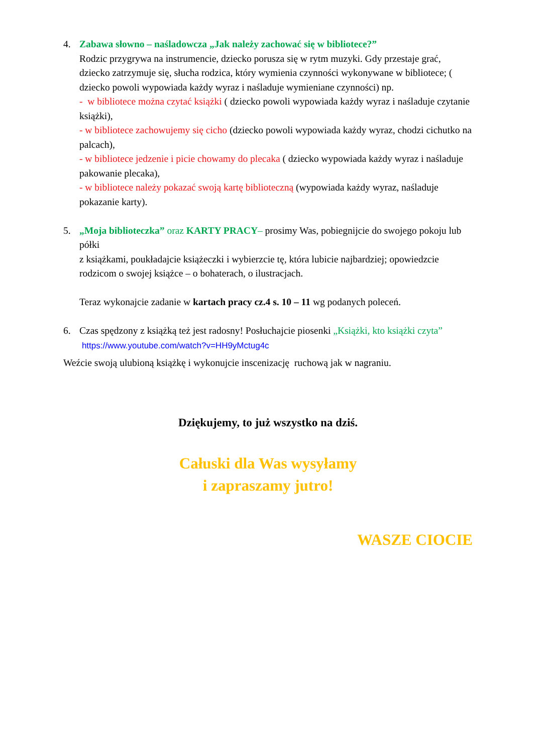4. Zabawa słowno – naśladowcza „Jak należy zachować się w bibliotece?”
Rodzic przygrywa na instrumencie, dziecko porusza się w rytm muzyki. Gdy przestaje grać, dziecko zatrzymuje się, słucha rodzica, który wymienia czynności wykonywane w bibliotece; ( dziecko powoli wypowiada każdy wyraz i naśladuje wymieniane czynności) np.
- w bibliotece można czytać książki ( dziecko powoli wypowiada każdy wyraz i naśladuje czytanie książki),
- w bibliotece zachowujemy się cicho (dziecko powoli wypowiada każdy wyraz, chodzi cichutko na palcach),
- w bibliotece jedzenie i picie chowamy do plecaka ( dziecko wypowiada każdy wyraz i naśladuje pakowanie plecaka),
- w bibliotece należy pokazać swoją kartę biblioteczną (wypowiada każdy wyraz, naśladuje pokazanie karty).
5. „Moja biblioteczka” oraz KARTY PRACY– prosimy Was, pobiegnijcie do swojego pokoju lub półki
z książkami, poukładajcie książeczki i wybierzcie tę, która lubicie najbardziej; opowiedzcie rodzicom o swojej książce – o bohaterach, o ilustracjach.
Teraz wykonajcie zadanie w kartach pracy cz.4 s. 10 – 11 wg podanych poleceń.
6. Czas spędzony z książką też jest radosny! Posłuchajcie piosenki „Książki, kto książki czyta”
https://www.youtube.com/watch?v=HH9yMctug4c
Weźcie swoją ulubioną książkę i wykonujcie inscenizację ruchową jak w nagraniu.
Dziękujemy, to już wszystko na dziś.
Całuski dla Was wysyłamy
i zapraszamy jutro!
WASZE CIOCIE